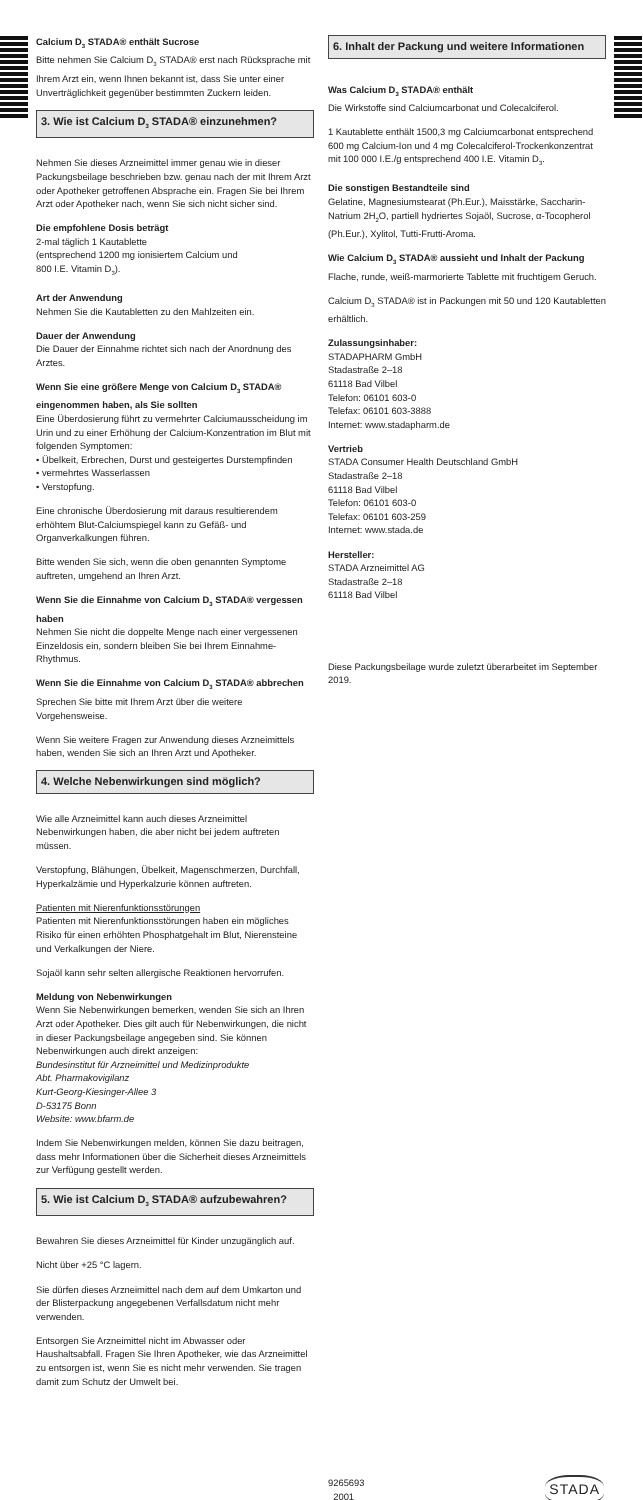Calcium D<sub>3</sub> STADA® enthält Sucrose
Bitte nehmen Sie Calcium D<sub>3</sub> STADA® erst nach Rücksprache mit Ihrem Arzt ein, wenn Ihnen bekannt ist, dass Sie unter einer Unverträglichkeit gegenüber bestimmten Zuckern leiden.
3. Wie ist Calcium D<sub>3</sub> STADA® einzunehmen?
Nehmen Sie dieses Arzneimittel immer genau wie in dieser Packungsbeilage beschrieben bzw. genau nach der mit Ihrem Arzt oder Apotheker getroffenen Absprache ein. Fragen Sie bei Ihrem Arzt oder Apotheker nach, wenn Sie sich nicht sicher sind.
Die empfohlene Dosis beträgt
2-mal täglich 1 Kautablette
(entsprechend 1200 mg ionisiertem Calcium und
800 I.E. Vitamin D<sub>3</sub>).
Art der Anwendung
Nehmen Sie die Kautabletten zu den Mahlzeiten ein.
Dauer der Anwendung
Die Dauer der Einnahme richtet sich nach der Anordnung des Arztes.
Wenn Sie eine größere Menge von Calcium D<sub>3</sub> STADA® eingenommen haben, als Sie sollten
Eine Überdosierung führt zu vermehrter Calciumausscheidung im Urin und zu einer Erhöhung der Calcium-Konzentration im Blut mit folgenden Symptomen:
• Übelkeit, Erbrechen, Durst und gesteigertes Durstempfinden
• vermehrtes Wasserlassen
• Verstopfung.
Eine chronische Überdosierung mit daraus resultierendem erhöhtem Blut-Calciumspiegel kann zu Gefäß- und Organverkalkungen führen.
Bitte wenden Sie sich, wenn die oben genannten Symptome auftreten, umgehend an Ihren Arzt.
Wenn Sie die Einnahme von Calcium D<sub>3</sub> STADA® vergessen haben
Nehmen Sie nicht die doppelte Menge nach einer vergessenen Einzeldosis ein, sondern bleiben Sie bei Ihrem Einnahme-Rhythmus.
Wenn Sie die Einnahme von Calcium D<sub>3</sub> STADA® abbrechen
Sprechen Sie bitte mit Ihrem Arzt über die weitere Vorgehensweise.
Wenn Sie weitere Fragen zur Anwendung dieses Arzneimittels haben, wenden Sie sich an Ihren Arzt und Apotheker.
4. Welche Nebenwirkungen sind möglich?
Wie alle Arzneimittel kann auch dieses Arzneimittel Nebenwirkungen haben, die aber nicht bei jedem auftreten müssen.
Verstopfung, Blähungen, Übelkeit, Magenschmerzen, Durchfall, Hyperkalzämie und Hyperkalzurie können auftreten.
Patienten mit Nierenfunktionsstörungen
Patienten mit Nierenfunktionsstörungen haben ein mögliches Risiko für einen erhöhten Phosphatgehalt im Blut, Nierensteine und Verkalkungen der Niere.
Sojaöl kann sehr selten allergische Reaktionen hervorrufen.
Meldung von Nebenwirkungen
Wenn Sie Nebenwirkungen bemerken, wenden Sie sich an Ihren Arzt oder Apotheker. Dies gilt auch für Nebenwirkungen, die nicht in dieser Packungsbeilage angegeben sind. Sie können Nebenwirkungen auch direkt anzeigen:
Bundesinstitut für Arzneimittel und Medizinprodukte
Abt. Pharmakovigilanz
Kurt-Georg-Kiesinger-Allee 3
D-53175 Bonn
Website: www.bfarm.de
Indem Sie Nebenwirkungen melden, können Sie dazu beitragen, dass mehr Informationen über die Sicherheit dieses Arzneimittels zur Verfügung gestellt werden.
5. Wie ist Calcium D<sub>3</sub> STADA® aufzubewahren?
Bewahren Sie dieses Arzneimittel für Kinder unzugänglich auf.
Nicht über +25 °C lagern.
Sie dürfen dieses Arzneimittel nach dem auf dem Umkarton und der Blisterpackung angegebenen Verfallsdatum nicht mehr verwenden.
Entsorgen Sie Arzneimittel nicht im Abwasser oder Haushaltsabfall. Fragen Sie Ihren Apotheker, wie das Arzneimittel zu entsorgen ist, wenn Sie es nicht mehr verwenden. Sie tragen damit zum Schutz der Umwelt bei.
6. Inhalt der Packung und weitere Informationen
Was Calcium D<sub>3</sub> STADA® enthält
Die Wirkstoffe sind Calciumcarbonat und Colecalciferol.
1 Kautablette enthält 1500,3 mg Calciumcarbonat entsprechend 600 mg Calcium-Ion und 4 mg Colecalciferol-Trockenkonzentrat mit 100 000 I.E./g entsprechend 400 I.E. Vitamin D<sub>3</sub>.
Die sonstigen Bestandteile sind
Gelatine, Magnesiumstearat (Ph.Eur.), Maisstärke, Saccharin-Natrium 2H<sub>2</sub>O, partiell hydriertes Sojaöl, Sucrose, α-Tocopherol (Ph.Eur.), Xylitol, Tutti-Frutti-Aroma.
Wie Calcium D<sub>3</sub> STADA® aussieht und Inhalt der Packung
Flache, runde, weiß-marmorierte Tablette mit fruchtigem Geruch.
Calcium D<sub>3</sub> STADA® ist in Packungen mit 50 und 120 Kautabletten erhältlich.
Zulassungsinhaber:
STADAPHARM GmbH
Stadastraße 2–18
61118 Bad Vilbel
Telefon: 06101 603-0
Telefax: 06101 603-3888
Internet: www.stadapharm.de
Vertrieb
STADA Consumer Health Deutschland GmbH
Stadastraße 2–18
61118 Bad Vilbel
Telefon: 06101 603-0
Telefax: 06101 603-259
Internet: www.stada.de
Hersteller:
STADA Arzneimittel AG
Stadastraße 2–18
61118 Bad Vilbel
Diese Packungsbeilage wurde zuletzt überarbeitet im September 2019.
9265693
2001
STADA